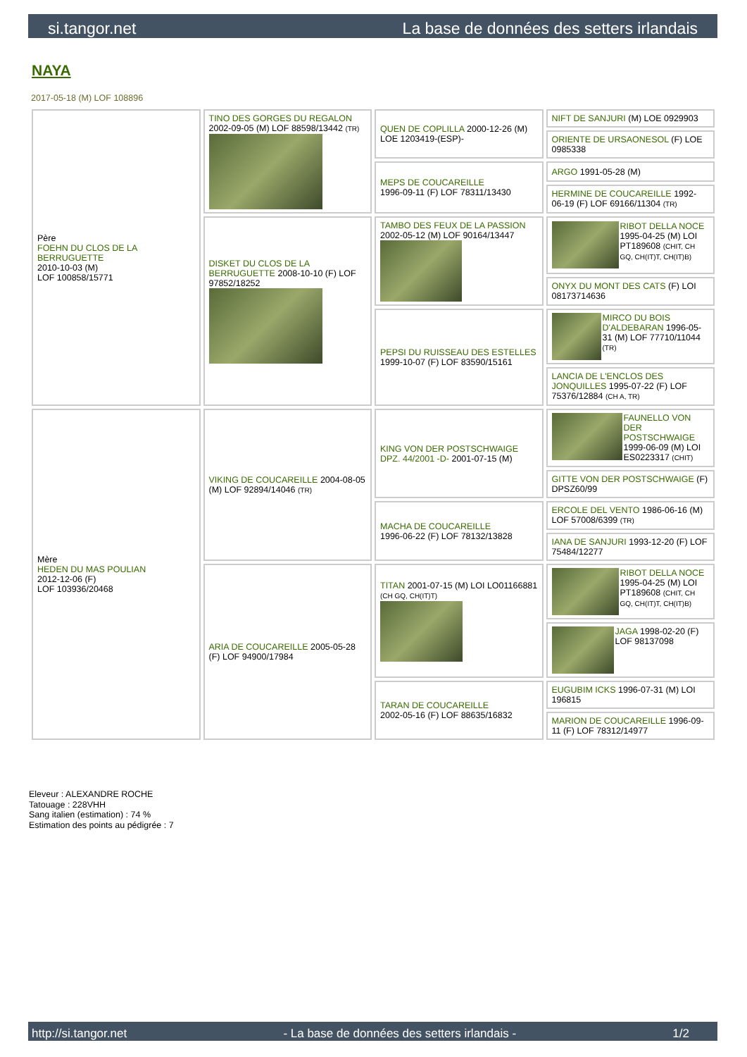si.tangor.net La base de données des setters irlandais
NAYA
2017-05-18 (M) LOF 108896
| Père FOEHN DU CLOS DE LA BERRUGUETTE 2010-10-03 (M) LOF 100858/15771 | TINO DES GORGES DU REGALON 2002-09-05 (M) LOF 88598/13442 (TR) | QUEN DE COPLILLA 2000-12-26 (M) LOE 1203419-(ESP)- | NIFT DE SANJURI (M) LOE 0929903 |
| | | | ORIENTE DE URSAONESOL (F) LOE 0985338 |
| | | MEPS DE COUCAREILLE 1996-09-11 (F) LOF 78311/13430 | ARGO 1991-05-28 (M) |
| | | | HERMINE DE COUCAREILLE 1992-06-19 (F) LOF 69166/11304 (TR) |
| | DISKET DU CLOS DE LA BERRUGUETTE 2008-10-10 (F) LOF 97852/18252 | TAMBO DES FEUX DE LA PASSION 2002-05-12 (M) LOF 90164/13447 | RIBOT DELLA NOCE 1995-04-25 (M) LOI PT189608 (CHIT, CH GQ, CH(IT)T, CH(IT)B) |
| | | | ONYX DU MONT DES CATS (F) LOI 08173714636 |
| | | PEPSI DU RUISSEAU DES ESTELLES 1999-10-07 (F) LOF 83590/15161 | MIRCO DU BOIS D'ALDEBARAN 1996-05-31 (M) LOF 77710/11044 (TR) |
| | | | LANCIA DE L'ENCLOS DES JONQUILLES 1995-07-22 (F) LOF 75376/12884 (CH A, TR) |
| Mère HEDEN DU MAS POULIAN 2012-12-06 (F) LOF 103936/20468 | VIKING DE COUCAREILLE 2004-08-05 (M) LOF 92894/14046 (TR) | KING VON DER POSTSCHWAIGE DPZ. 44/2001 -D- 2001-07-15 (M) | FAUNELLO VON DER POSTSCHWAIGE 1999-06-09 (M) LOI ES0223317 (CHIT) |
| | | | GITTE VON DER POSTSCHWAIGE (F) DPSZ60/99 |
| | | MACHA DE COUCAREILLE 1996-06-22 (F) LOF 78132/13828 | ERCOLE DEL VENTO 1986-06-16 (M) LOF 57008/6399 (TR) |
| | | | IANA DE SANJURI 1993-12-20 (F) LOF 75484/12277 |
| | ARIA DE COUCAREILLE 2005-05-28 (F) LOF 94900/17984 | TITAN 2001-07-15 (M) LOI LO01166881 (CH GQ, CH(IT)T) | RIBOT DELLA NOCE 1995-04-25 (M) LOI PT189608 (CHIT, CH GQ, CH(IT)T, CH(IT)B) |
| | | | JAGA 1998-02-20 (F) LOF 98137098 |
| | | TARAN DE COUCAREILLE 2002-05-16 (F) LOF 88635/16832 | EUGUBIM ICKS 1996-07-31 (M) LOI 196815 |
| | | | MARION DE COUCAREILLE 1996-09-11 (F) LOF 78312/14977 |
Eleveur : ALEXANDRE ROCHE
Tatouage : 228VHH
Sang italien (estimation) : 74 %
Estimation des points au pédigrée : 7
http://si.tangor.net - La base de données des setters irlandais - 1/2